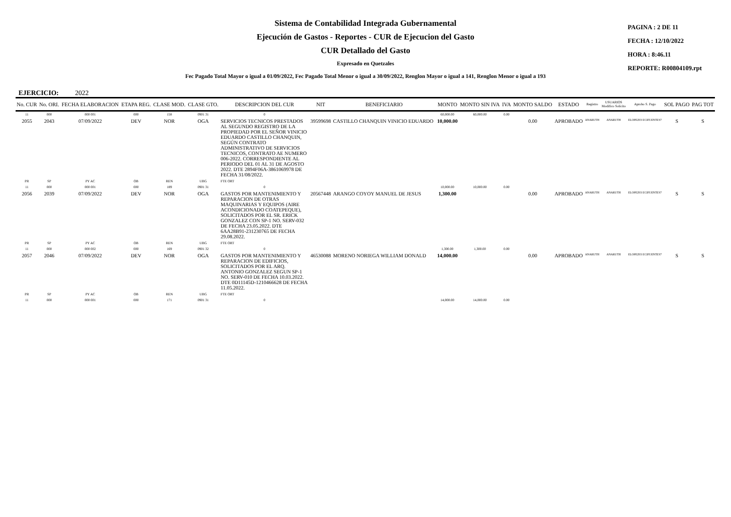Sistema de Contabilidad Integrada Gubernamental
Ejecución de Gastos - Reportes - CUR de Ejecucion del Gasto
CUR Detallado del Gasto
Expresado en Quetzales
Fec Pagado Total Mayor o igual a 01/09/2022, Fec Pagado Total Menor o igual a 30/09/2022, Renglon Mayor o igual a 141, Renglon Menor o igual a 193
PAGINA : 2 DE 11
FECHA : 12/10/2022
HORA : 8:46.11
REPORTE: R00804109.rpt
EJERCICIO: 2022
| No. CUR | No. ORI. | FECHA ELABORACION | ETAPA REG. | CLASE MOD. | CLASE GTO. | DESCRIPCION DEL CUR | NIT | BENEFICIARIO | MONTO | MONTO SIN IVA | IVA | MONTO SALDO | ESTADO | Registro | USUARIOS Modifico Solicito | Aprobo S. Pago | SOL PAGO | PAG TOT |
| --- | --- | --- | --- | --- | --- | --- | --- | --- | --- | --- | --- | --- | --- | --- | --- | --- | --- | --- |
| 11 | 000 | 000 001 | 000 | 158 | 0901 31 | 0 | | | 60,000.00 | 60,000.00 | 0.00 | | | | | | | |
| 2055 | 2043 | 07/09/2022 | DEV | NOR | OGA | SERVICIOS TECNICOS PRESTADOS AL SEGUNDO REGISTRO DE LA PROPIEDAD POR EL SEÑOR VINICIO EDUARDO CASTILLO CHANQUIN, SEGÚN CONTRATO ADMINISTRATIVO DE SERVICIOS TECNICOS, CONTRATO AE NUMERO 006-2022. CORRESPONDIENTE AL PERIODO DEL 01 AL 31 DE AGOSTO 2022. DTE 2894F06A-3861069978 DE FECHA 31/08/2022. | 39599698 | CASTILLO CHANQUIN VINICIO EDUARDO | 10,000.00 | | | 0.00 | APROBADO | ANARUTH | ANARUTH | ELOPEZ03 ECIFUENTES7 | S | S |
| PR | SP | PY AC | OB | REN | UBG | FTE ORT | | | | | | | | | | | | |
| 11 | 000 | 000 001 | 000 | 189 | 0901 31 | 0 | | | 10,000.00 | 10,000.00 | 0.00 | | | | | | | |
| 2056 | 2039 | 07/09/2022 | DEV | NOR | OGA | GASTOS POR MANTENIMIENTO Y REPARACION DE OTRAS MAQUINARIAS Y EQUIPOS (AIRE ACONDICIONADO COATEPEQUE), SOLICITADOS POR EL SR. ERICK GONZALEZ CON SP-1 NO. SERV-032 DE FECHA 23.05.2022. DTE 6AA28B91-231230765 DE FECHA 29.08.2022. | 20567448 | ARANGO COYOY MANUEL DE JESUS | 1,300.00 | | | 0.00 | APROBADO | ANARUTH | ANARUTH | ELOPEZ03 ECIFUENTES7 | S | S |
| PR | SP | PY AC | OB | REN | UBG | FTE ORT | | | | | | | | | | | | |
| 11 | 000 | 000 002 | 000 | 169 | 0901 32 | 0 | | | 1,300.00 | 1,300.00 | 0.00 | | | | | | | |
| 2057 | 2046 | 07/09/2022 | DEV | NOR | OGA | GASTOS POR MANTENIMIENTO Y REPARACION DE EDIFICIOS, SOLICITADOS POR EL ARQ. ANTONIO GONZALEZ SEGUN SP-1 NO. SERV-010 DE FECHA 10.03.2022. DTE 0D11145D-1210466628 DE FECHA 11.05.2022. | 46530088 | MORENO NORIEGA WILLIAM DONALD | 14,000.00 | | | 0.00 | APROBADO | ANARUTH | ANARUTH | ELOPEZ03 ECIFUENTES7 | S | S |
| PR | SP | PY AC | OB | REN | UBG | FTE ORT | | | | | | | | | | | | |
| 11 | 000 | 000 001 | 000 | 171 | 0901 31 | 0 | | | 14,000.00 | 14,000.00 | 0.00 | | | | | | | |